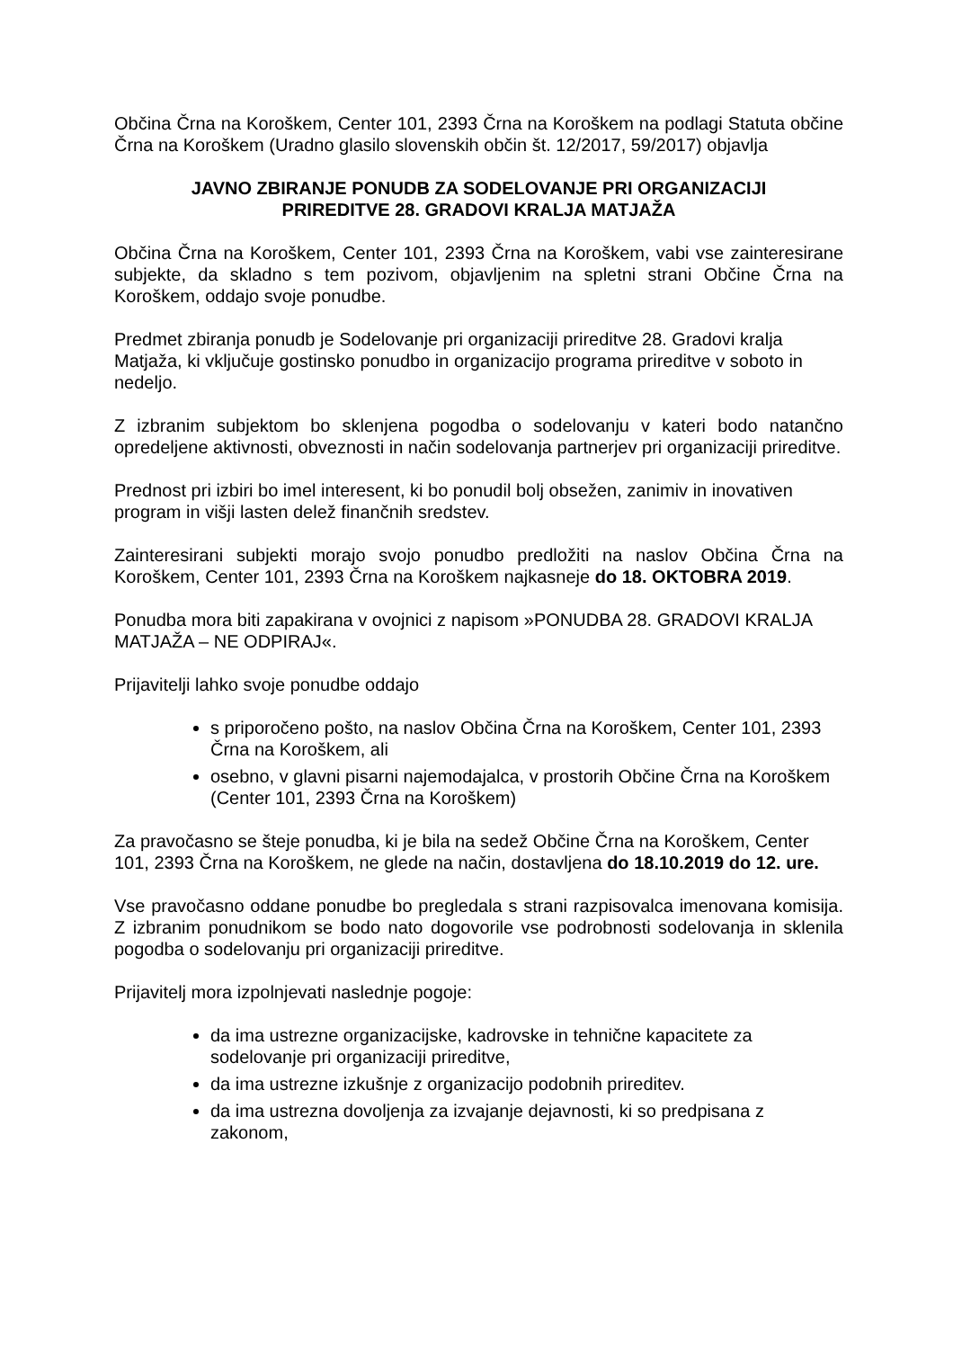Občina Črna na Koroškem, Center 101, 2393 Črna na Koroškem na podlagi Statuta občine Črna na Koroškem (Uradno glasilo slovenskih občin št. 12/2017, 59/2017) objavlja
JAVNO ZBIRANJE PONUDB ZA SODELOVANJE PRI ORGANIZACIJI
PRIREDITVE 28. GRADOVI KRALJA MATJAŽA
Občina Črna na Koroškem, Center 101, 2393 Črna na Koroškem, vabi vse zainteresirane subjekte, da skladno s tem pozivom, objavljenim na spletni strani Občine Črna na Koroškem, oddajo svoje ponudbe.
Predmet zbiranja ponudb je Sodelovanje pri organizaciji prireditve 28. Gradovi kralja Matjaža, ki vključuje gostinsko ponudbo in organizacijo programa prireditve v soboto in nedeljo.
Z izbranim subjektom bo sklenjena pogodba o sodelovanju v kateri bodo natančno opredeljene aktivnosti, obveznosti in način sodelovanja partnerjev pri organizaciji prireditve.
Prednost pri izbiri bo imel interesent, ki bo ponudil bolj obsežen, zanimiv in inovativen program in višji lasten delež finančnih sredstev.
Zainteresirani subjekti morajo svojo ponudbo predložiti na naslov Občina Črna na Koroškem, Center 101, 2393 Črna na Koroškem najkasneje do 18. OKTOBRA 2019.
Ponudba mora biti zapakirana v ovojnici z napisom »PONUDBA 28. GRADOVI KRALJA MATJAŽA – NE ODPIRAJ«.
Prijavitelji lahko svoje ponudbe oddajo
s priporočeno pošto, na naslov Občina Črna na Koroškem, Center 101, 2393 Črna na Koroškem, ali
osebno, v glavni pisarni najemodajalca, v prostorih Občine Črna na Koroškem (Center 101, 2393 Črna na Koroškem)
Za pravočasno se šteje ponudba, ki je bila na sedež Občine Črna na Koroškem, Center 101, 2393 Črna na Koroškem, ne glede na način, dostavljena do 18.10.2019 do 12. ure.
Vse pravočasno oddane ponudbe bo pregledala s strani razpisovalca imenovana komisija. Z izbranim ponudnikom se bodo nato dogovorile vse podrobnosti sodelovanja in sklenila pogodba o sodelovanju pri organizaciji prireditve.
Prijavitelj mora izpolnjevati naslednje pogoje:
da ima ustrezne organizacijske, kadrovske in tehnične kapacitete za sodelovanje pri organizaciji prireditve,
da ima ustrezne izkušnje z organizacijo podobnih prireditev.
da ima ustrezna dovoljenja za izvajanje dejavnosti, ki so predpisana z zakonom,